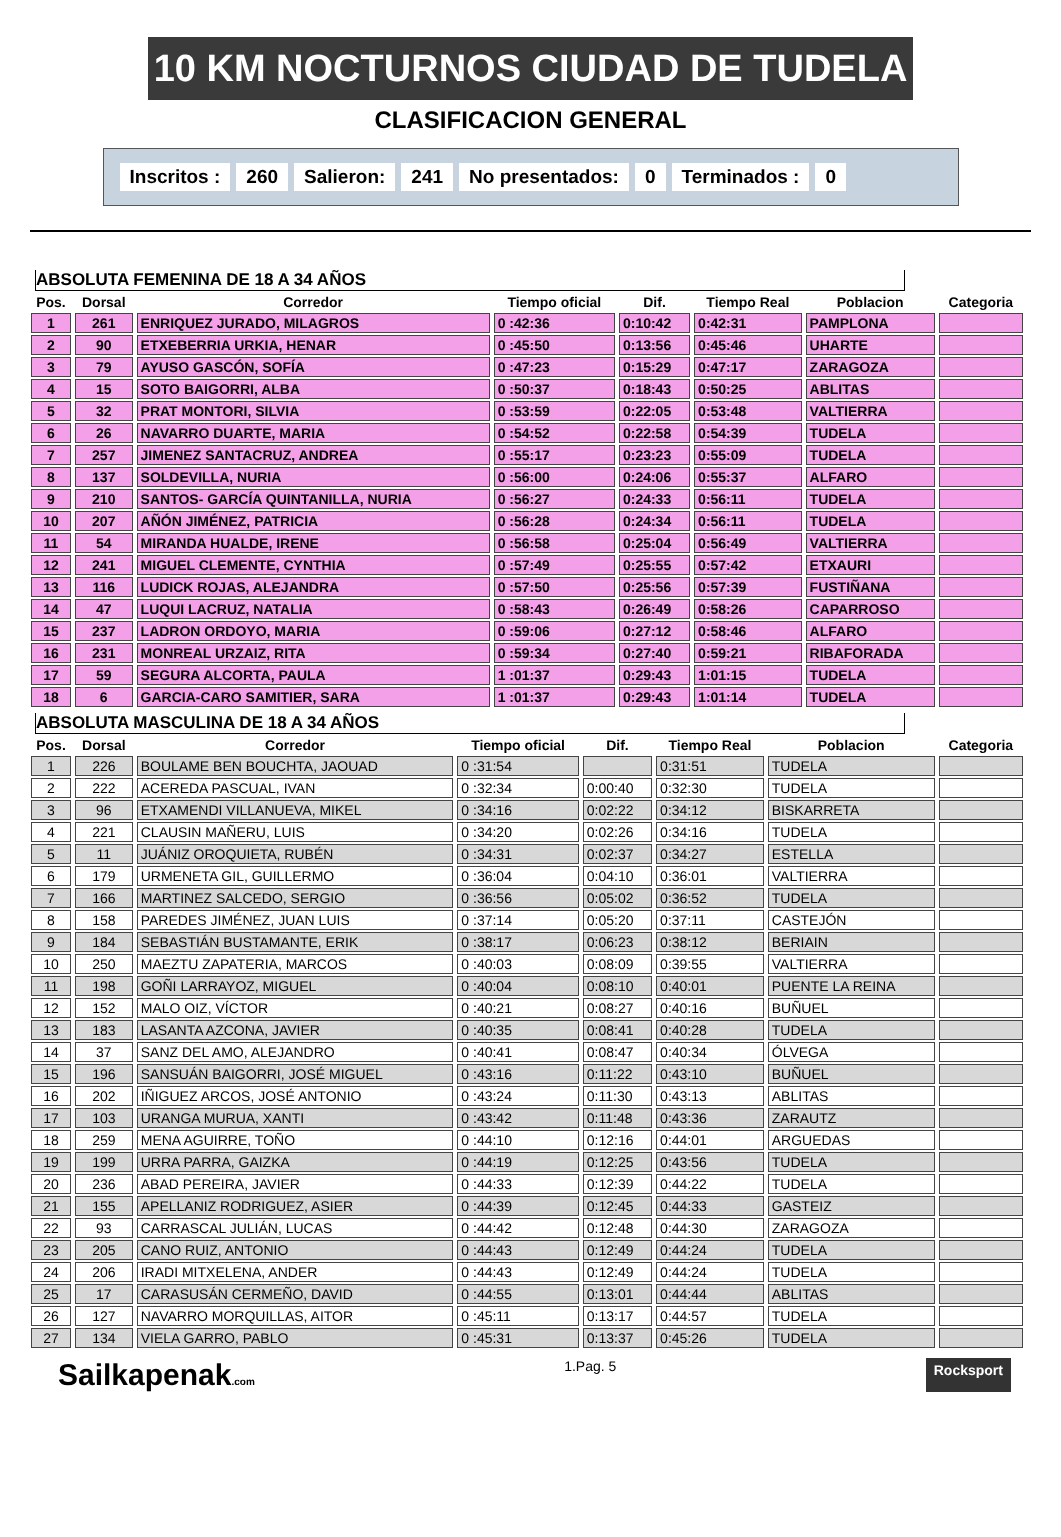10 KM NOCTURNOS CIUDAD DE TUDELA
CLASIFICACION GENERAL
Inscritos : 260 Salieron: 241 No presentados: 0 Terminados : 0
ABSOLUTA FEMENINA DE 18 A 34 AÑOS
| Pos. | Dorsal | Corredor | Tiempo oficial | Dif. | Tiempo Real | Poblacion | Categoria |
| --- | --- | --- | --- | --- | --- | --- | --- |
| 1 | 261 | ENRIQUEZ JURADO, MILAGROS | 0 :42:36 | 0:10:42 | 0:42:31 | PAMPLONA | |
| 2 | 90 | ETXEBERRIA URKIA, HENAR | 0 :45:50 | 0:13:56 | 0:45:46 | UHARTE | |
| 3 | 79 | AYUSO GASCÓN, SOFÍA | 0 :47:23 | 0:15:29 | 0:47:17 | ZARAGOZA | |
| 4 | 15 | SOTO BAIGORRI, ALBA | 0 :50:37 | 0:18:43 | 0:50:25 | ABLITAS | |
| 5 | 32 | PRAT MONTORI, SILVIA | 0 :53:59 | 0:22:05 | 0:53:48 | VALTIERRA | |
| 6 | 26 | NAVARRO DUARTE, MARIA | 0 :54:52 | 0:22:58 | 0:54:39 | TUDELA | |
| 7 | 257 | JIMENEZ SANTACRUZ, ANDREA | 0 :55:17 | 0:23:23 | 0:55:09 | TUDELA | |
| 8 | 137 | SOLDEVILLA, NURIA | 0 :56:00 | 0:24:06 | 0:55:37 | ALFARO | |
| 9 | 210 | SANTOS- GARCÍA QUINTANILLA, NURIA | 0 :56:27 | 0:24:33 | 0:56:11 | TUDELA | |
| 10 | 207 | AÑÓN JIMÉNEZ, PATRICIA | 0 :56:28 | 0:24:34 | 0:56:11 | TUDELA | |
| 11 | 54 | MIRANDA HUALDE, IRENE | 0 :56:58 | 0:25:04 | 0:56:49 | VALTIERRA | |
| 12 | 241 | MIGUEL CLEMENTE, CYNTHIA | 0 :57:49 | 0:25:55 | 0:57:42 | ETXAURI | |
| 13 | 116 | LUDICK ROJAS, ALEJANDRA | 0 :57:50 | 0:25:56 | 0:57:39 | FUSTIÑANA | |
| 14 | 47 | LUQUI LACRUZ, NATALIA | 0 :58:43 | 0:26:49 | 0:58:26 | CAPARROSO | |
| 15 | 237 | LADRON ORDOYO, MARIA | 0 :59:06 | 0:27:12 | 0:58:46 | ALFARO | |
| 16 | 231 | MONREAL URZAIZ, RITA | 0 :59:34 | 0:27:40 | 0:59:21 | RIBAFORADA | |
| 17 | 59 | SEGURA ALCORTA, PAULA | 1 :01:37 | 0:29:43 | 1:01:15 | TUDELA | |
| 18 | 6 | GARCIA-CARO SAMITIER, SARA | 1 :01:37 | 0:29:43 | 1:01:14 | TUDELA | |
ABSOLUTA MASCULINA DE 18 A 34 AÑOS
| Pos. | Dorsal | Corredor | Tiempo oficial | Dif. | Tiempo Real | Poblacion | Categoria |
| --- | --- | --- | --- | --- | --- | --- | --- |
| 1 | 226 | BOULAME BEN BOUCHTA, JAOUAD | 0 :31:54 | | 0:31:51 | TUDELA | |
| 2 | 222 | ACEREDA PASCUAL, IVAN | 0 :32:34 | 0:00:40 | 0:32:30 | TUDELA | |
| 3 | 96 | ETXAMENDI VILLANUEVA, MIKEL | 0 :34:16 | 0:02:22 | 0:34:12 | BISKARRETA | |
| 4 | 221 | CLAUSIN MAÑERU, LUIS | 0 :34:20 | 0:02:26 | 0:34:16 | TUDELA | |
| 5 | 11 | JUÁNIZ OROQUIETA, RUBÉN | 0 :34:31 | 0:02:37 | 0:34:27 | ESTELLA | |
| 6 | 179 | URMENETA GIL, GUILLERMO | 0 :36:04 | 0:04:10 | 0:36:01 | VALTIERRA | |
| 7 | 166 | MARTINEZ SALCEDO, SERGIO | 0 :36:56 | 0:05:02 | 0:36:52 | TUDELA | |
| 8 | 158 | PAREDES JIMÉNEZ, JUAN LUIS | 0 :37:14 | 0:05:20 | 0:37:11 | CASTEJÓN | |
| 9 | 184 | SEBASTIÁN BUSTAMANTE, ERIK | 0 :38:17 | 0:06:23 | 0:38:12 | BERIAIN | |
| 10 | 250 | MAEZTU ZAPATERIA, MARCOS | 0 :40:03 | 0:08:09 | 0:39:55 | VALTIERRA | |
| 11 | 198 | GOÑI LARRAYOZ, MIGUEL | 0 :40:04 | 0:08:10 | 0:40:01 | PUENTE LA REINA | |
| 12 | 152 | MALO OIZ, VÍCTOR | 0 :40:21 | 0:08:27 | 0:40:16 | BUÑUEL | |
| 13 | 183 | LASANTA AZCONA, JAVIER | 0 :40:35 | 0:08:41 | 0:40:28 | TUDELA | |
| 14 | 37 | SANZ DEL AMO, ALEJANDRO | 0 :40:41 | 0:08:47 | 0:40:34 | ÓLVEGA | |
| 15 | 196 | SANSUÁN BAIGORRI, JOSÉ MIGUEL | 0 :43:16 | 0:11:22 | 0:43:10 | BUÑUEL | |
| 16 | 202 | IÑIGUEZ ARCOS, JOSÉ ANTONIO | 0 :43:24 | 0:11:30 | 0:43:13 | ABLITAS | |
| 17 | 103 | URANGA MURUA, XANTI | 0 :43:42 | 0:11:48 | 0:43:36 | ZARAUTZ | |
| 18 | 259 | MENA AGUIRRE, TOÑO | 0 :44:10 | 0:12:16 | 0:44:01 | ARGUEDAS | |
| 19 | 199 | URRA PARRA, GAIZKA | 0 :44:19 | 0:12:25 | 0:43:56 | TUDELA | |
| 20 | 236 | ABAD PEREIRA, JAVIER | 0 :44:33 | 0:12:39 | 0:44:22 | TUDELA | |
| 21 | 155 | APELLANIZ RODRIGUEZ, ASIER | 0 :44:39 | 0:12:45 | 0:44:33 | GASTEIZ | |
| 22 | 93 | CARRASCAL JULIÁN, LUCAS | 0 :44:42 | 0:12:48 | 0:44:30 | ZARAGOZA | |
| 23 | 205 | CANO RUIZ, ANTONIO | 0 :44:43 | 0:12:49 | 0:44:24 | TUDELA | |
| 24 | 206 | IRADI MITXELENA, ANDER | 0 :44:43 | 0:12:49 | 0:44:24 | TUDELA | |
| 25 | 17 | CARASUSÁN CERMEÑO, DAVID | 0 :44:55 | 0:13:01 | 0:44:44 | ABLITAS | |
| 26 | 127 | NAVARRO MORQUILLAS, AITOR | 0 :45:11 | 0:13:17 | 0:44:57 | TUDELA | |
| 27 | 134 | VIELA GARRO, PABLO | 0 :45:31 | 0:13:37 | 0:45:26 | TUDELA | |
Sailkapenak.com 1.Pag. 5 Rocksport